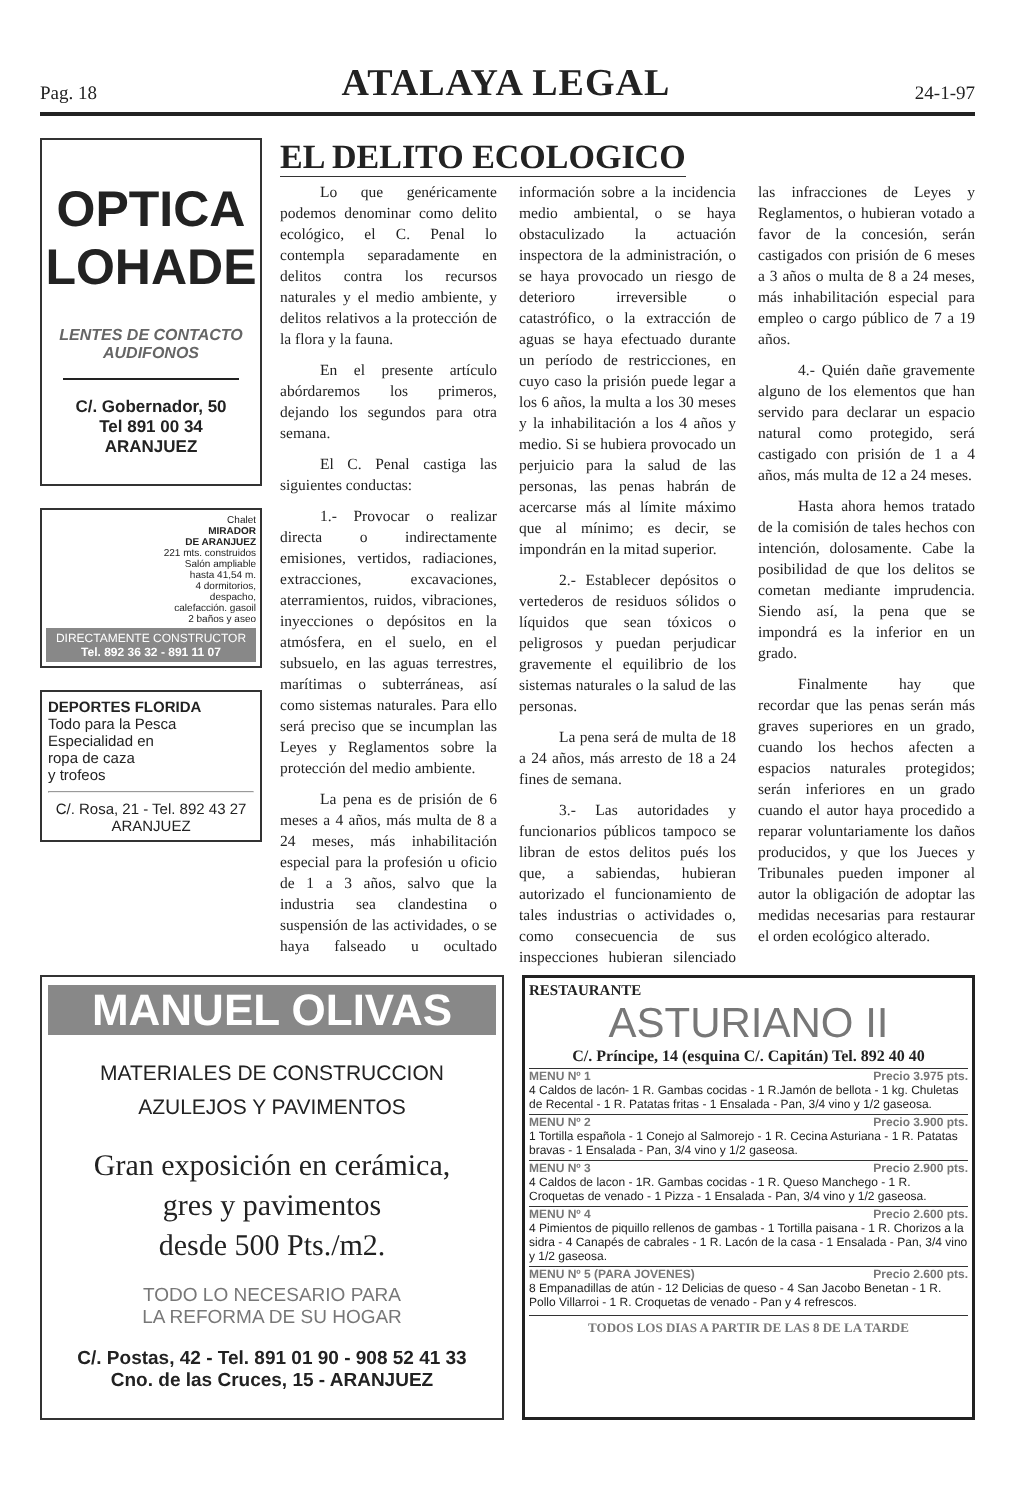Pag. 18
ATALAYA LEGAL
24-1-97
OPTICA LOHADE
LENTES DE CONTACTO
AUDIFONOS
C/. Gobernador, 50
Tel 891 00 34
ARANJUEZ
Chalet
MIRADOR
DE ARANJUEZ
221 mts. construidos
Salón ampliable
hasta 41,54 m.
4 dormitorios,
despacho,
calefacción. gasoil
2 baños y aseo
DIRECTAMENTE CONSTRUCTOR
Tel. 892 36 32 - 891 11 07
DEPORTES FLORIDA
Todo para la Pesca
Especialidad en
ropa de caza
y trofeos
C/. Rosa, 21 - Tel. 892 43 27
ARANJUEZ
EL DELITO ECOLOGICO
Lo que genéricamente podemos denominar como delito ecológico, el C. Penal lo contempla separadamente en delitos contra los recursos naturales y el medio ambiente, y delitos relativos a la protección de la flora y la fauna.
En el presente artículo abórdaremos los primeros, dejando los segundos para otra semana.
El C. Penal castiga las siguientes conductas:
1.- Provocar o realizar directa o indirectamente emisiones, vertidos, radiaciones, extracciones, excavaciones, aterramientos, ruidos, vibraciones, inyecciones o depósitos en la atmósfera, en el suelo, en el subsuelo, en las aguas terrestres, marítimas o subterráneas, así como sistemas naturales. Para ello será preciso que se incumplan las Leyes y Reglamentos sobre la protección del medio ambiente.
La pena es de prisión de 6 meses a 4 años, más multa de 8 a 24 meses, más inhabilitación especial para la profesión u oficio de 1 a 3 años, salvo que la industria sea clandestina o suspensión de las actividades, o se haya falseado u ocultado información sobre a la incidencia medio ambiental, o se haya obstaculizado la actuación inspectora de la administración, o se haya provocado un riesgo de deterioro irreversible o catastrófico, o la extracción de aguas se haya efectuado durante un período de restricciones, en cuyo caso la prisión puede legar a los 6 años, la multa a los 30 meses y la inhabilitación a los 4 años y medio. Si se hubiera provocado un perjuicio para la salud de las personas, las penas habrán de acercarse más al límite máximo que al mínimo; es decir, se impondrán en la mitad superior.
2.- Establecer depósitos o vertederos de residuos sólidos o líquidos que sean tóxicos o peligrosos y puedan perjudicar gravemente el equilibrio de los sistemas naturales o la salud de las personas.
La pena será de multa de 18 a 24 años, más arresto de 18 a 24 fines de semana.
3.- Las autoridades y funcionarios públicos tampoco se libran de estos delitos pués los que, a sabiendas, hubieran autorizado el funcionamiento de tales industrias o actividades o, como consecuencia de sus inspecciones hubieran silenciado las infracciones de Leyes y Reglamentos, o hubieran votado a favor de la concesión, serán castigados con prisión de 6 meses a 3 años o multa de 8 a 24 meses, más inhabilitación especial para empleo o cargo público de 7 a 19 años.
4.- Quién dañe gravemente alguno de los elementos que han servido para declarar un espacio natural como protegido, será castigado con prisión de 1 a 4 años, más multa de 12 a 24 meses.
Hasta ahora hemos tratado de la comisión de tales hechos con intención, dolosamente. Cabe la posibilidad de que los delitos se cometan mediante imprudencia. Siendo así, la pena que se impondrá es la inferior en un grado.
Finalmente hay que recordar que las penas serán más graves superiores en un grado, cuando los hechos afecten a espacios naturales protegidos; serán inferiores en un grado cuando el autor haya procedido a reparar voluntariamente los daños producidos, y que los Jueces y Tribunales pueden imponer al autor la obligación de adoptar las medidas necesarias para restaurar el orden ecológico alterado.
MANUEL OLIVAS
MATERIALES DE CONSTRUCCION
AZULEJOS Y PAVIMENTOS
Gran exposición en cerámica,
gres y pavimentos
desde 500 Pts./m2.
TODO LO NECESARIO PARA
LA REFORMA DE SU HOGAR
C/. Postas, 42 - Tel. 891 01 90 - 908 52 41 33
Cno. de las Cruces, 15 - ARANJUEZ
RESTAURANTE
ASTURIANO II
C/. Príncipe, 14 (esquina C/. Capitán) Tel. 892 40 40
MENU Nº 1 Precio 3.975 pts.
4 Caldos de lacón- 1 R. Gambas cocidas - 1 R.Jamón de bellota - 1 kg. Chuletas de Recental - 1 R. Patatas fritas - 1 Ensalada - Pan, 3/4 vino y 1/2 gaseosa.
MENU Nº 2 Precio 3.900 pts.
1 Tortilla española - 1 Conejo al Salmorejo - 1 R. Cecina Asturiana - 1 R. Patatas bravas - 1 Ensalada - Pan, 3/4 vino y 1/2 gaseosa.
MENU Nº 3 Precio 2.900 pts.
4 Caldos de lacon - 1R. Gambas cocidas - 1 R. Queso Manchego - 1 R. Croquetas de venado - 1 Pizza - 1 Ensalada - Pan, 3/4 vino y 1/2 gaseosa.
MENU Nº 4 Precio 2.600 pts.
4 Pimientos de piquillo rellenos de gambas - 1 Tortilla paisana - 1 R. Chorizos a la sidra - 4 Canapés de cabrales - 1 R. Lacón de la casa - 1 Ensalada - Pan, 3/4 vino y 1/2 gaseosa.
MENU Nº 5 (PARA JOVENES) Precio 2.600 pts.
8 Empanadillas de atún - 12 Delicias de queso - 4 San Jacobo Benetan - 1 R. Pollo Villarroi - 1 R. Croquetas de venado - Pan y 4 refrescos.
TODOS LOS DIAS A PARTIR DE LAS 8 DE LA TARDE